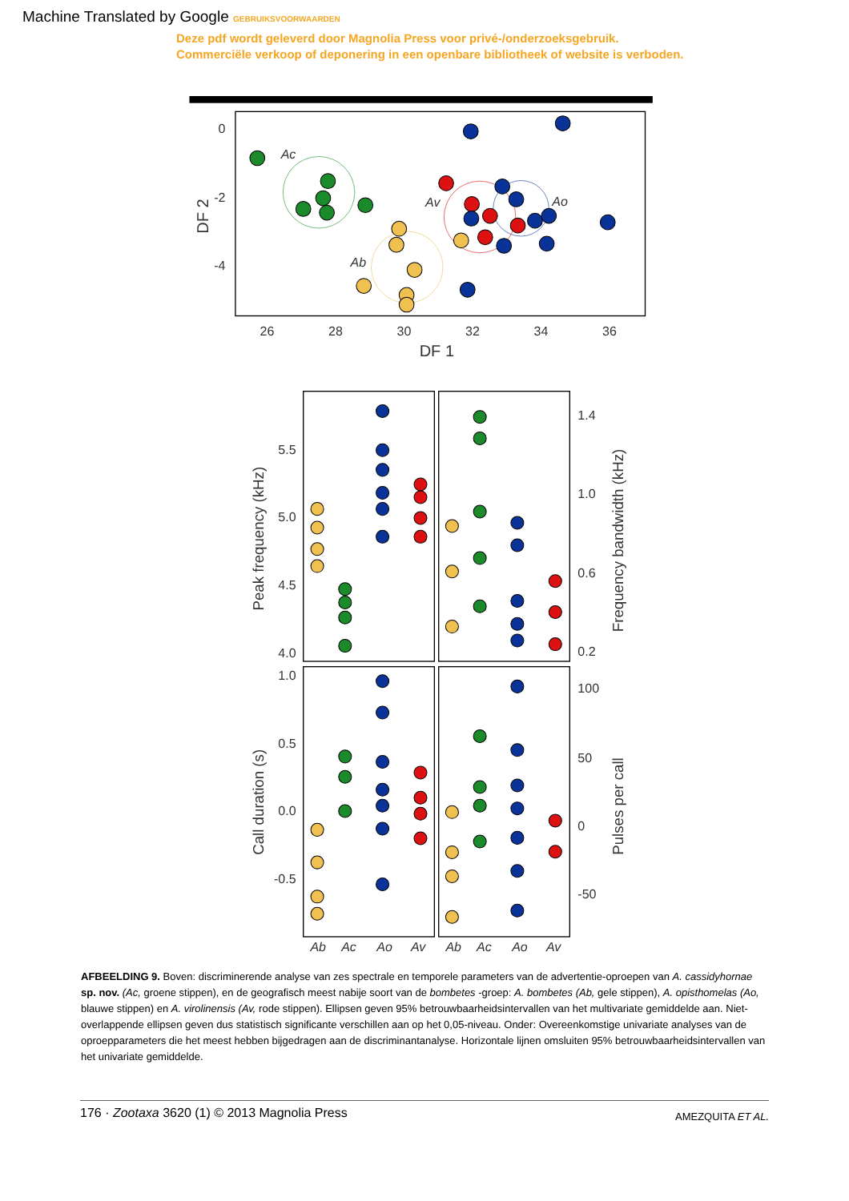Machine Translated by Google GEBRUIKSVOORWAARDEN
Deze pdf wordt geleverd door Magnolia Press voor privé-/onderzoeksgebruik.
Commerciële verkoop of deponering in een openbare bibliotheek of website is verboden.
0
-2
-4
26
28
30
32
34
36
DF 1
DF 2
Ac
Ab
Av
Ao
5.5
5.0
4.5
4.0
1.4
1.0
0.6
0.2
1.0
0.5
0.0
-0.5
100
50
0
-50
Peak frequency (kHz)
Frequency bandwidth (kHz)
Call duration (s)
Pulses per call
Ab
Ac
Ao
Av
Ab
Ac
Ao
Av
AFBEELDING 9. Boven: discriminerende analyse van zes spectrale en temporele parameters van de advertentie-oproepen van A. cassidyhornae sp. nov. (Ac, groene stippen), en de geografisch meest nabije soort van de bombetes -groep: A. bombetes (Ab, gele stippen), A. opisthomelas (Ao, blauwe stippen) en A. virolinensis (Av, rode stippen). Ellipsen geven 95% betrouwbaarheidsintervallen van het multivariate gemiddelde aan. Niet-overlappende ellipsen geven dus statistisch significante verschillen aan op het 0,05-niveau. Onder: Overeenkomstige univariate analyses van de oproepparameters die het meest hebben bijgedragen aan de discriminantanalyse. Horizontale lijnen omsluiten 95% betrouwbaarheidsintervallen van het univariate gemiddelde.
176 · Zootaxa 3620 (1) © 2013 Magnolia Press
AMEZQUITA ET AL.